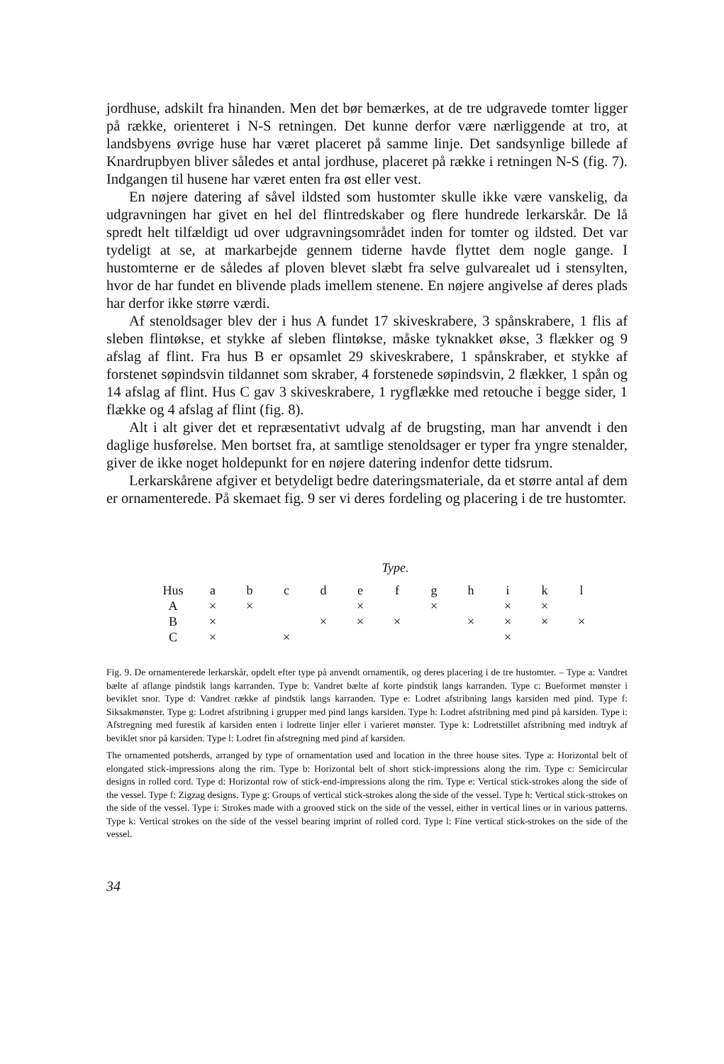jordhuse, adskilt fra hinanden. Men det bør bemærkes, at de tre udgravede tomter ligger på række, orienteret i N-S retningen. Det kunne derfor være nærliggende at tro, at landsbyens øvrige huse har været placeret på samme linje. Det sandsynlige billede af Knardrupbyen bliver således et antal jordhuse, placeret på række i retningen N-S (fig. 7). Indgangen til husene har været enten fra øst eller vest.
En nøjere datering af såvel ildsted som hustomter skulle ikke være vanskelig, da udgravningen har givet en hel del flintredskaber og flere hundrede lerkarskår. De lå spredt helt tilfældigt ud over udgravningsområdet inden for tomter og ildsted. Det var tydeligt at se, at markarbejde gennem tiderne havde flyttet dem nogle gange. I hustomterne er de således af ploven blevet slæbt fra selve gulvarealet ud i stensylten, hvor de har fundet en blivende plads imellem stenene. En nøjere angivelse af deres plads har derfor ikke større værdi.
Af stenoldsager blev der i hus A fundet 17 skiveskrabere, 3 spånskrabere, 1 flis af sleben flintøkse, et stykke af sleben flintøkse, måske tyknakket økse, 3 flækker og 9 afslag af flint. Fra hus B er opsamlet 29 skiveskrabere, 1 spånskraber, et stykke af forstenet søpindsvin tildannet som skraber, 4 forstenede søpindsvin, 2 flækker, 1 spån og 14 afslag af flint. Hus C gav 3 skiveskrabere, 1 rygflække med retouche i begge sider, 1 flække og 4 afslag af flint (fig. 8).
Alt i alt giver det et repræsentativt udvalg af de brugsting, man har anvendt i den daglige husførelse. Men bortset fra, at samtlige stenoldsager er typer fra yngre stenalder, giver de ikke noget holdepunkt for en nøjere datering indenfor dette tidsrum.
Lerkarskårene afgiver et betydeligt bedre dateringsmateriale, da et større antal af dem er ornamenterede. På skemaet fig. 9 ser vi deres fordeling og placering i de tre hustomter.
Type.
| Hus | a | b | c | d | e | f | g | h | i | k | l |
| --- | --- | --- | --- | --- | --- | --- | --- | --- | --- | --- | --- |
| A | × | × | | | × | | × | | × | × | |
| B | × | | | × | × | × | | × | × | × | × |
| C | × | | × | | | | | | × | | |
Fig. 9. De ornamenterede lerkarskår, opdelt efter type på anvendt ornamentik, og deres placering i de tre hustomter. – Type a: Vandret bælte af aflange pindstik langs karranden. Type b: Vandret bælte af korte pindstik langs karranden. Type c: Bueformet mønster i beviklet snor. Type d: Vandret række af pindstik langs karranden. Type e: Lodret afstribning langs karsiden med pind. Type f: Siksakmønster. Type g: Lodret afstribning i grupper med pind langs karsiden. Type h: Lodret afstribning med pind på karsiden. Type i: Afstregning med furestik af karsiden enten i lodrette linjer eller i varieret mønster. Type k: Lodretstillet afstribning med indtryk af beviklet snor på karsiden. Type l: Lodret fin afstregning med pind af karsiden.
The ornamented potsherds, arranged by type of ornamentation used and location in the three house sites. Type a: Horizontal belt of elongated stick-impressions along the rim. Type b: Horizontal belt of short stick-impressions along the rim. Type c: Semicircular designs in rolled cord. Type d: Horizontal row of stick-end-impressions along the rim. Type e: Vertical stick-strokes along the side of the vessel. Type f: Zigzag designs. Type g: Groups of vertical stick-strokes along the side of the vessel. Type h: Vertical stick-strokes on the side of the vessel. Type i: Strokes made with a grooved stick on the side of the vessel, either in vertical lines or in various patterns. Type k: Vertical strokes on the side of the vessel bearing imprint of rolled cord. Type l: Fine vertical stick-strokes on the side of the vessel.
34